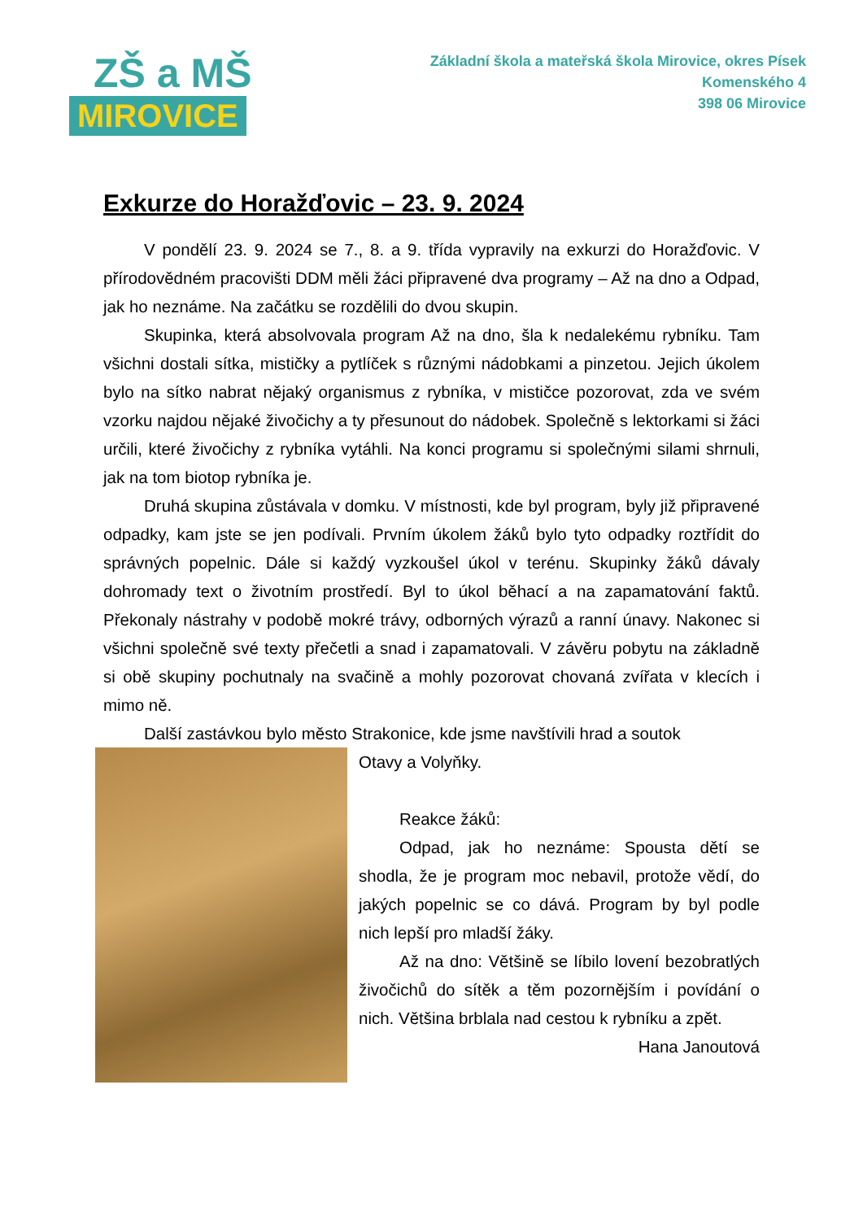ZŠ a MŠ
MIROVICE
Základní škola a mateřská škola Mirovice, okres Písek
Komenského 4
398 06 Mirovice
Exkurze do Horažďovic – 23. 9. 2024
V pondělí 23. 9. 2024 se 7., 8. a 9. třída vypravily na exkurzi do Horažďovic. V přírodovědném pracovišti DDM měli žáci připravené dva programy – Až na dno a Odpad, jak ho neznáme. Na začátku se rozdělili do dvou skupin.
Skupinka, která absolvovala program Až na dno, šla k nedalekému rybníku. Tam všichni dostali sítka, mističky a pytlíček s různými nádobkami a pinzetou. Jejich úkolem bylo na sítko nabrat nějaký organismus z rybníka, v mističce pozorovat, zda ve svém vzorku najdou nějaké živočichy a ty přesunout do nádobek. Společně s lektorkami si žáci určili, které živočichy z rybníka vytáhli. Na konci programu si společnými silami shrnuli, jak na tom biotop rybníka je.
Druhá skupina zůstávala v domku. V místnosti, kde byl program, byly již připravené odpadky, kam jste se jen podívali. Prvním úkolem žáků bylo tyto odpadky roztřídit do správných popelnic. Dále si každý vyzkoušel úkol v terénu. Skupinky žáků dávaly dohromady text o životním prostředí. Byl to úkol běhací a na zapamatování faktů. Překonaly nástrahy v podobě mokré trávy, odborných výrazů a ranní únavy. Nakonec si všichni společně své texty přečetli a snad i zapamatovali. V závěru pobytu na základně si obě skupiny pochutnaly na svačině a mohly pozorovat chovaná zvířata v klecích i mimo ně.
Další zastávkou bylo město Strakonice, kde jsme navštívili hrad a soutok
Otavy a Volyňky.
Reakce žáků:
Odpad, jak ho neznáme: Spousta dětí se shodla, že je program moc nebavil, protože vědí, do jakých popelnic se co dává. Program by byl podle nich lepší pro mladší žáky.
Až na dno: Většině se líbilo lovení bezobratlých živočichů do sítěk a těm pozornějším i povídání o nich. Většina brblala nad cestou k rybníku a zpět.
Hana Janoutová